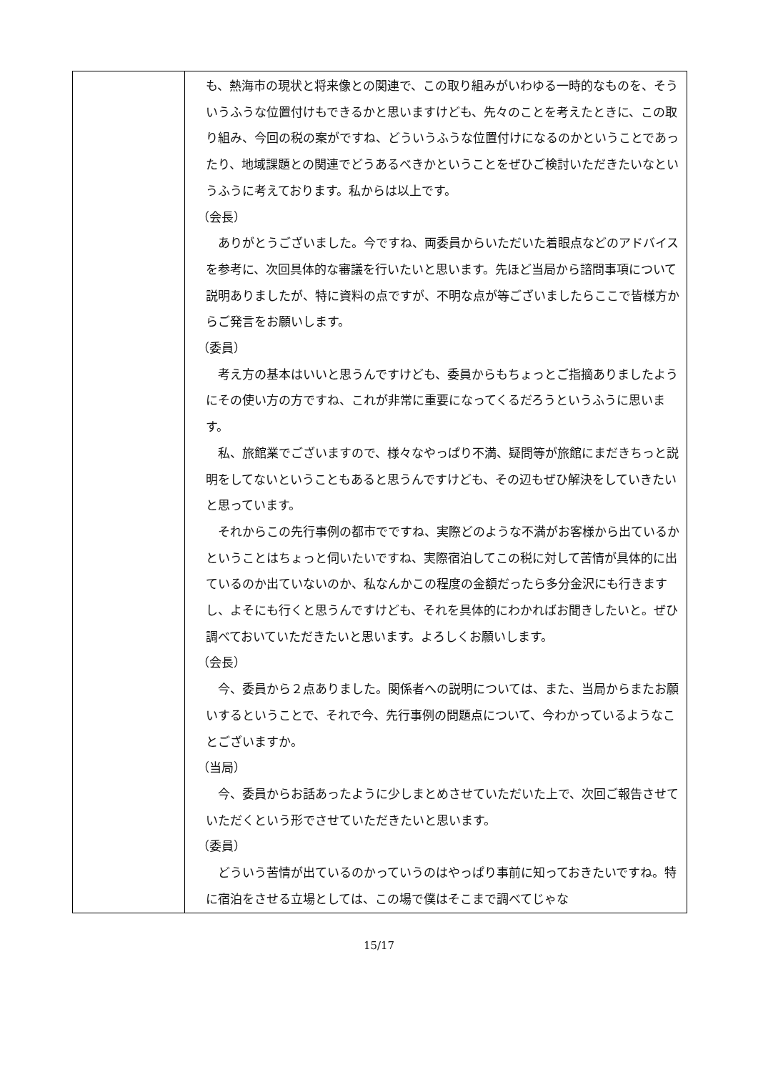| | も、熱海市の現状と将来像との関連で、この取り組みがいわゆる一時的なものを、そういうふうな位置付けもできるかと思いますけども、先々のことを考えたときに、この取り組み、今回の税の案がですね、どういうふうな位置付けになるのかということであったり、地域課題との関連でどうあるべきかということをぜひご検討いただきたいなというふうに考えております。私からは以上です。 （会長） ありがとうございました。今ですね、両委員からいただいた着眼点などのアドバイスを参考に、次回具体的な審議を行いたいと思います。先ほど当局から諮問事項について説明ありましたが、特に資料の点ですが、不明な点が等ございましたらここで皆様方からご発言をお願いします。 （委員） 考え方の基本はいいと思うんですけども、委員からもちょっとご指摘ありましたようにその使い方の方ですね、これが非常に重要になってくるだろうというふうに思います。 私、旅館業でございますので、様々なやっぱり不満、疑問等が旅館にまだきちっと説明をしてないということもあると思うんですけども、その辺もぜひ解決をしていきたいと思っています。 それからこの先行事例の都市でですね、実際どのような不満がお客様から出ているかということはちょっと伺いたいですね、実際宿泊してこの税に対して苦情が具体的に出ているのか出ていないのか、私なんかこの程度の金額だったら多分金沢にも行きますし、よそにも行くと思うんですけども、それを具体的にわかればお聞きしたいと。ぜひ調べておいていただきたいと思います。よろしくお願いします。 （会長） 今、委員から２点ありました。関係者への説明については、また、当局からまたお願いするということで、それで今、先行事例の問題点について、今わかっているようなことございますか。 （当局） 今、委員からお話あったように少しまとめさせていただいた上で、次回ご報告させていただくという形でさせていただきたいと思います。 （委員） どういう苦情が出ているのかっていうのはやっぱり事前に知っておきたいですね。特に宿泊をさせる立場としては、この場で僕はそこまで調べてじゃな |
15/17